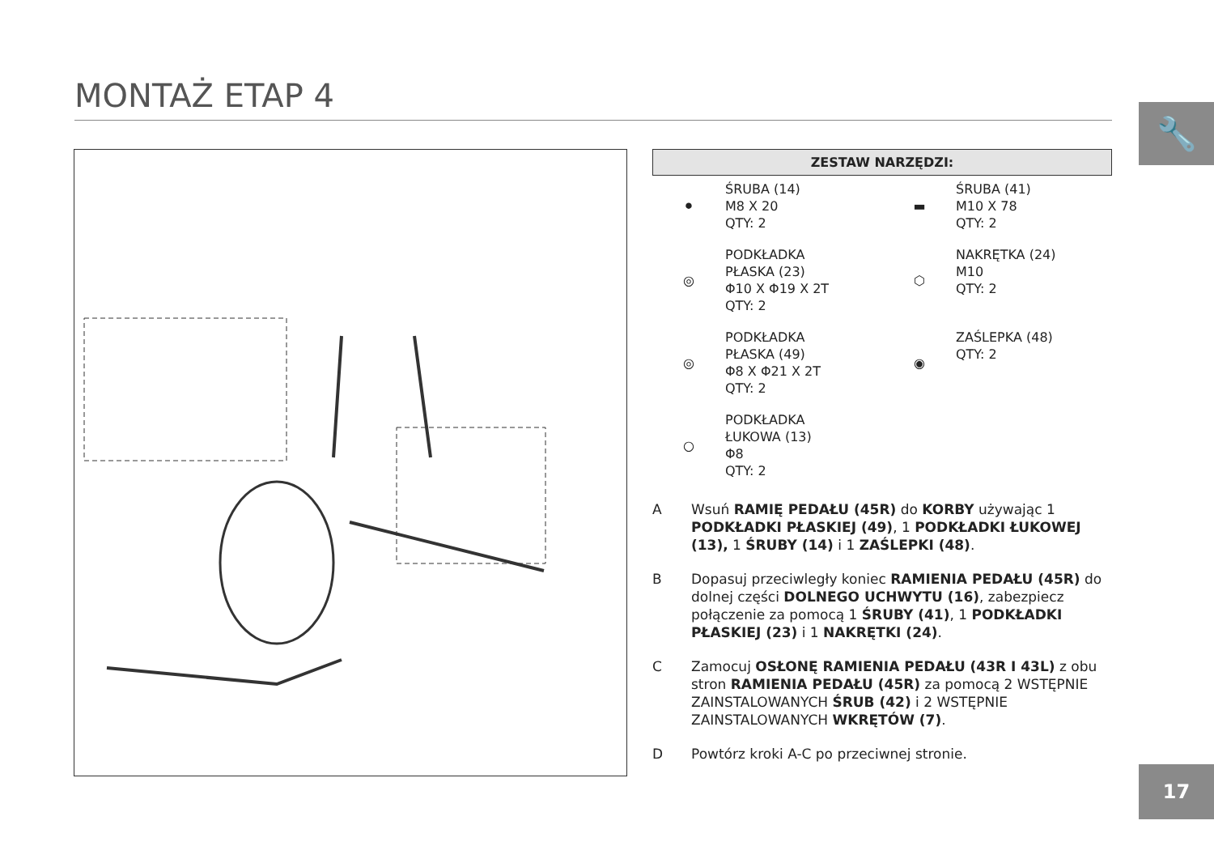MONTAŻ ETAP 4
🔧
ZESTAW NARZĘDZI:
⚫
ŚRUBA (14)
M8 X 20
QTY: 2
▬
ŚRUBA (41)
M10 X 78
QTY: 2
◎
PODKŁADKA
PŁASKA (23)
Φ10 X Φ19 X 2T
QTY: 2
⬡
NAKRĘTKA (24)
M10
QTY: 2
◎
PODKŁADKA
PŁASKA (49)
Φ8 X Φ21 X 2T
QTY: 2
◉
ZAŚLEPKA (48)
QTY: 2
○
PODKŁADKA
ŁUKOWA (13)
Φ8
QTY: 2
A Wsuń RAMIĘ PEDAŁU (45R) do KORBY używając 1 PODKŁADKI PŁASKIEJ (49), 1 PODKŁADKI ŁUKOWEJ (13), 1 ŚRUBY (14) i 1 ZAŚLEPKI (48).
B Dopasuj przeciwległy koniec RAMIENIA PEDAŁU (45R) do dolnej części DOLNEGO UCHWYTU (16), zabezpiecz połączenie za pomocą 1 ŚRUBY (41), 1 PODKŁADKI PŁASKIEJ (23) i 1 NAKRĘTKI (24).
C Zamocuj OSŁONĘ RAMIENIA PEDAŁU (43R I 43L) z obu stron RAMIENIA PEDAŁU (45R) za pomocą 2 WSTĘPNIE ZAINSTALOWANYCH ŚRUB (42) i 2 WSTĘPNIE ZAINSTALOWANYCH WKRĘTÓW (7).
D Powtórz kroki A-C po przeciwnej stronie.
17